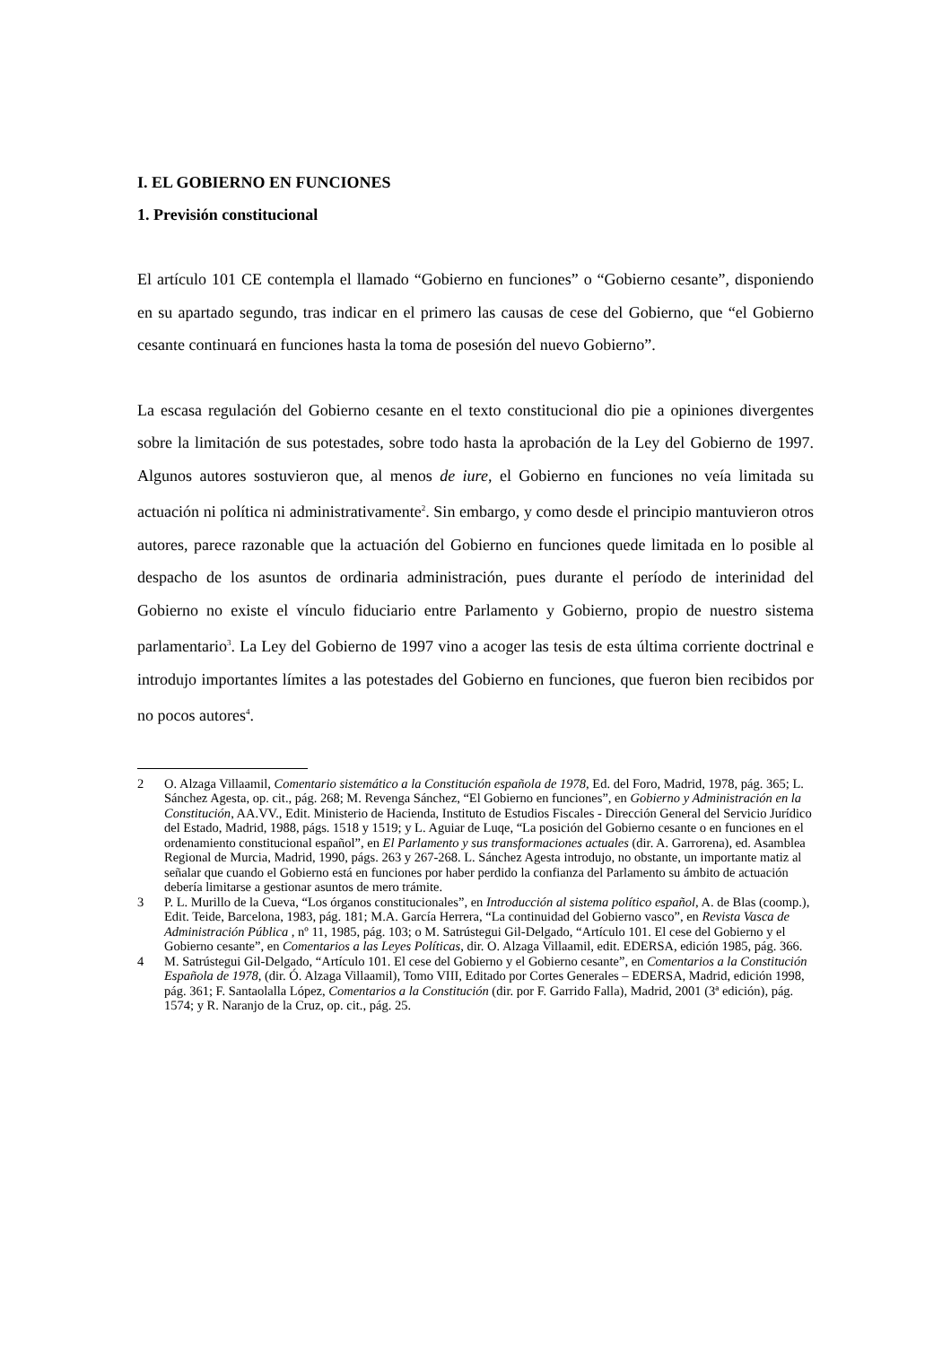I. EL GOBIERNO EN FUNCIONES
1. Previsión constitucional
El artículo 101 CE contempla el llamado “Gobierno en funciones” o “Gobierno cesante”, disponiendo en su apartado segundo, tras indicar en el primero las causas de cese del Gobierno, que “el Gobierno cesante continuará en funciones hasta la toma de posesión del nuevo Gobierno”.
La escasa regulación del Gobierno cesante en el texto constitucional dio pie a opiniones divergentes sobre la limitación de sus potestades, sobre todo hasta la aprobación de la Ley del Gobierno de 1997. Algunos autores sostuvieron que, al menos de iure, el Gobierno en funciones no veía limitada su actuación ni política ni administrativamente<sup>2</sup>. Sin embargo, y como desde el principio mantuvieron otros autores, parece razonable que la actuación del Gobierno en funciones quede limitada en lo posible al despacho de los asuntos de ordinaria administración, pues durante el período de interinidad del Gobierno no existe el vínculo fiduciario entre Parlamento y Gobierno, propio de nuestro sistema parlamentario<sup>3</sup>. La Ley del Gobierno de 1997 vino a acoger las tesis de esta última corriente doctrinal e introdujo importantes límites a las potestades del Gobierno en funciones, que fueron bien recibidos por no pocos autores<sup>4</sup>.
2 O. Alzaga Villaamil, Comentario sistemático a la Constitución española de 1978, Ed. del Foro, Madrid, 1978, pág. 365; L. Sánchez Agesta, op. cit., pág. 268; M. Revenga Sánchez, “El Gobierno en funciones”, en Gobierno y Administración en la Constitución, AA.VV., Edit. Ministerio de Hacienda, Instituto de Estudios Fiscales - Dirección General del Servicio Jurídico del Estado, Madrid, 1988, págs. 1518 y 1519; y L. Aguiar de Luqe, “La posición del Gobierno cesante o en funciones en el ordenamiento constitucional español”, en El Parlamento y sus transformaciones actuales (dir. A. Garrorena), ed. Asamblea Regional de Murcia, Madrid, 1990, págs. 263 y 267-268. L. Sánchez Agesta introdujo, no obstante, un importante matiz al señalar que cuando el Gobierno está en funciones por haber perdido la confianza del Parlamento su ámbito de actuación debería limitarse a gestionar asuntos de mero trámite.
3 P. L. Murillo de la Cueva, “Los órganos constitucionales”, en Introducción al sistema político español, A. de Blas (coomp.), Edit. Teide, Barcelona, 1983, pág. 181; M.A. García Herrera, “La continuidad del Gobierno vasco”, en Revista Vasca de Administración Pública , nº 11, 1985, pág. 103; o M. Satrústegui Gil-Delgado, “Artículo 101. El cese del Gobierno y el Gobierno cesante”, en Comentarios a las Leyes Políticas, dir. O. Alzaga Villaamil, edit. EDERSA, edición 1985, pág. 366.
4 M. Satrústegui Gil-Delgado, “Artículo 101. El cese del Gobierno y el Gobierno cesante”, en Comentarios a la Constitución Española de 1978, (dir. Ó. Alzaga Villaamil), Tomo VIII, Editado por Cortes Generales – EDERSA, Madrid, edición 1998, pág. 361; F. Santaolalla López, Comentarios a la Constitución (dir. por F. Garrido Falla), Madrid, 2001 (3ª edición), pág. 1574; y R. Naranjo de la Cruz, op. cit., pág. 25.